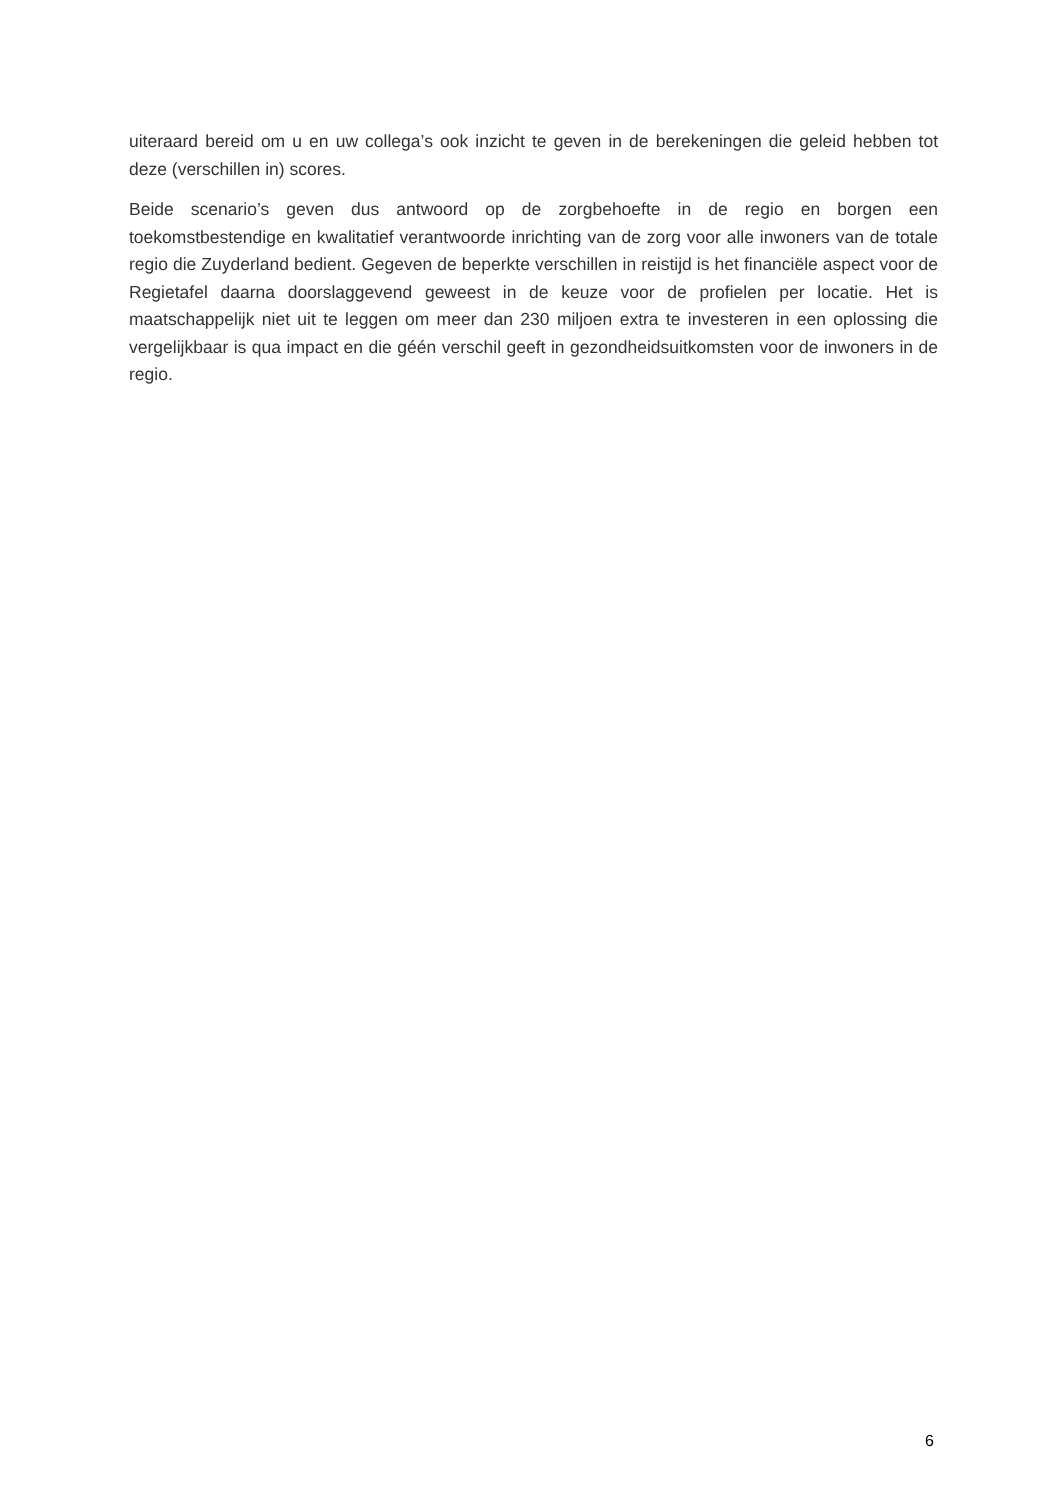uiteraard bereid om u en uw collega’s ook inzicht te geven in de berekeningen die geleid hebben tot deze (verschillen in) scores.
Beide scenario’s geven dus antwoord op de zorgbehoefte in de regio en borgen een toekomstbestendige en kwalitatief verantwoorde inrichting van de zorg voor alle inwoners van de totale regio die Zuyderland bedient. Gegeven de beperkte verschillen in reistijd is het financiële aspect voor de Regietafel daarna doorslaggevend geweest in de keuze voor de profielen per locatie. Het is maatschappelijk niet uit te leggen om meer dan 230 miljoen extra te investeren in een oplossing die vergelijkbaar is qua impact en die géén verschil geeft in gezondheidsuitkomsten voor de inwoners in de regio.
6